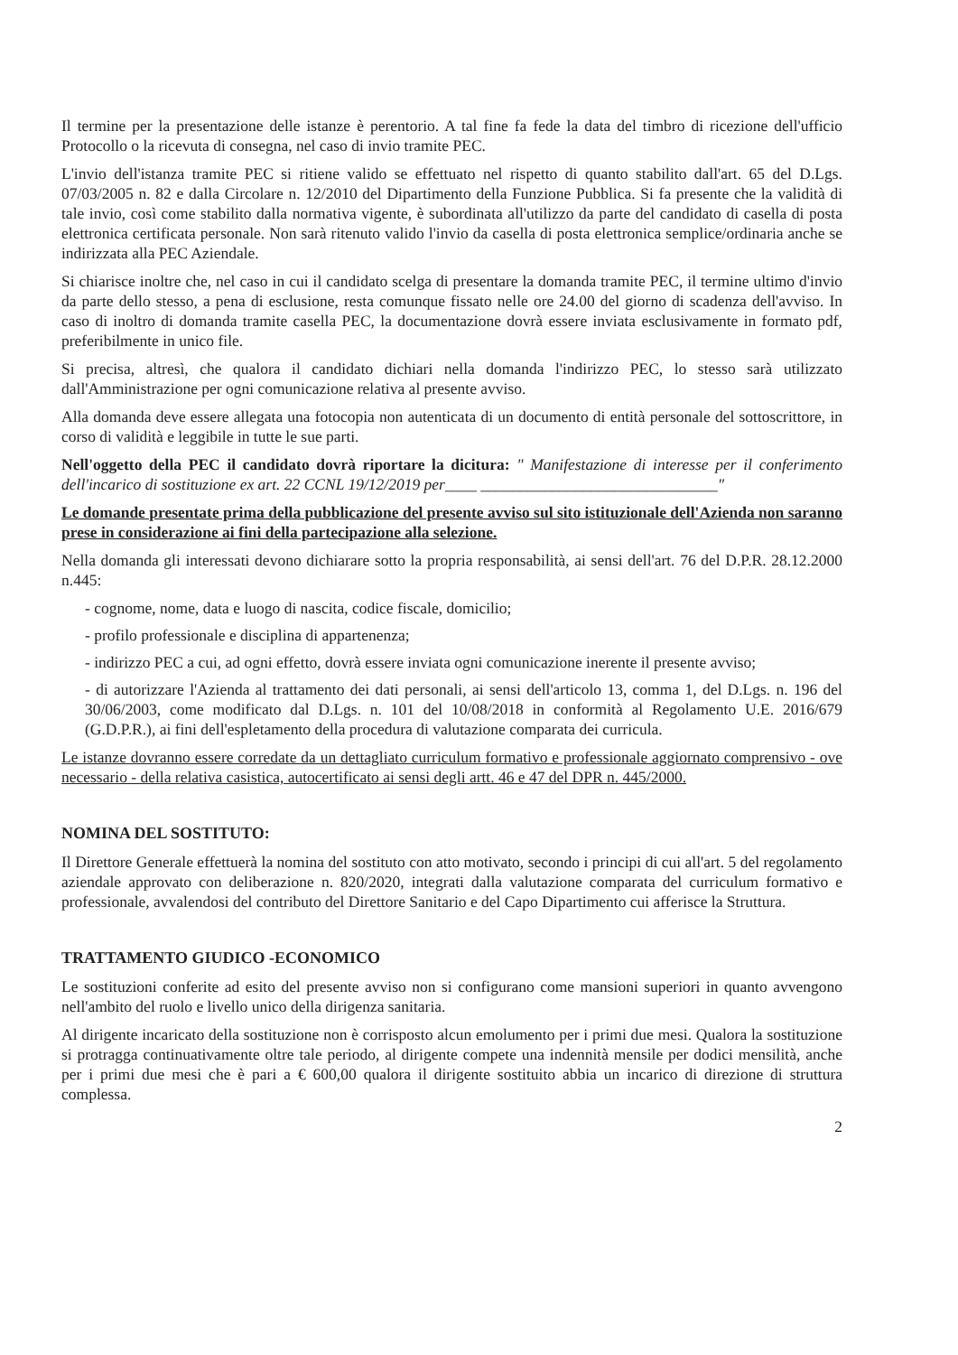Il termine per la presentazione delle istanze è perentorio. A tal fine fa fede la data del timbro di ricezione dell'ufficio Protocollo o la ricevuta di consegna, nel caso di invio tramite PEC.
L'invio dell'istanza tramite PEC si ritiene valido se effettuato nel rispetto di quanto stabilito dall'art. 65 del D.Lgs. 07/03/2005 n. 82 e dalla Circolare n. 12/2010 del Dipartimento della Funzione Pubblica. Si fa presente che la validità di tale invio, così come stabilito dalla normativa vigente, è subordinata all'utilizzo da parte del candidato di casella di posta elettronica certificata personale. Non sarà ritenuto valido l'invio da casella di posta elettronica semplice/ordinaria anche se indirizzata alla PEC Aziendale.
Si chiarisce inoltre che, nel caso in cui il candidato scelga di presentare la domanda tramite PEC, il termine ultimo d'invio da parte dello stesso, a pena di esclusione, resta comunque fissato nelle ore 24.00 del giorno di scadenza dell'avviso. In caso di inoltro di domanda tramite casella PEC, la documentazione dovrà essere inviata esclusivamente in formato pdf, preferibilmente in unico file.
Si precisa, altresì, che qualora il candidato dichiari nella domanda l'indirizzo PEC, lo stesso sarà utilizzato dall'Amministrazione per ogni comunicazione relativa al presente avviso.
Alla domanda deve essere allegata una fotocopia non autenticata di un documento di entità personale del sottoscrittore, in corso di validità e leggibile in tutte le sue parti.
Nell'oggetto della PEC il candidato dovrà riportare la dicitura: " Manifestazione di interesse per il conferimento dell'incarico di sostituzione ex art. 22 CCNL 19/12/2019 per____ ______________________________"
Le domande presentate prima della pubblicazione del presente avviso sul sito istituzionale dell'Azienda non saranno prese in considerazione ai fini della partecipazione alla selezione.
Nella domanda gli interessati devono dichiarare sotto la propria responsabilità, ai sensi dell'art. 76 del D.P.R. 28.12.2000 n.445:
- cognome, nome, data e luogo di nascita, codice fiscale, domicilio;
- profilo professionale e disciplina di appartenenza;
- indirizzo PEC a cui, ad ogni effetto, dovrà essere inviata ogni comunicazione inerente il presente avviso;
- di autorizzare l'Azienda al trattamento dei dati personali, ai sensi dell'articolo 13, comma 1, del D.Lgs. n. 196 del 30/06/2003, come modificato dal D.Lgs. n. 101 del 10/08/2018 in conformità al Regolamento U.E. 2016/679 (G.D.P.R.), ai fini dell'espletamento della procedura di valutazione comparata dei curricula.
Le istanze dovranno essere corredate da un dettagliato curriculum formativo e professionale aggiornato comprensivo - ove necessario - della relativa casistica, autocertificato ai sensi degli artt. 46 e 47 del DPR n. 445/2000.
NOMINA DEL SOSTITUTO:
Il Direttore Generale effettuerà la nomina del sostituto con atto motivato, secondo i principi di cui all'art. 5 del regolamento aziendale approvato con deliberazione n. 820/2020, integrati dalla valutazione comparata del curriculum formativo e professionale, avvalendosi del contributo del Direttore Sanitario e del Capo Dipartimento cui afferisce la Struttura.
TRATTAMENTO GIUDICO -ECONOMICO
Le sostituzioni conferite ad esito del presente avviso non si configurano come mansioni superiori in quanto avvengono nell'ambito del ruolo e livello unico della dirigenza sanitaria.
Al dirigente incaricato della sostituzione non è corrisposto alcun emolumento per i primi due mesi. Qualora la sostituzione si protragga continuativamente oltre tale periodo, al dirigente compete una indennità mensile per dodici mensilità, anche per i primi due mesi che è pari a € 600,00 qualora il dirigente sostituito abbia un incarico di direzione di struttura complessa.
2